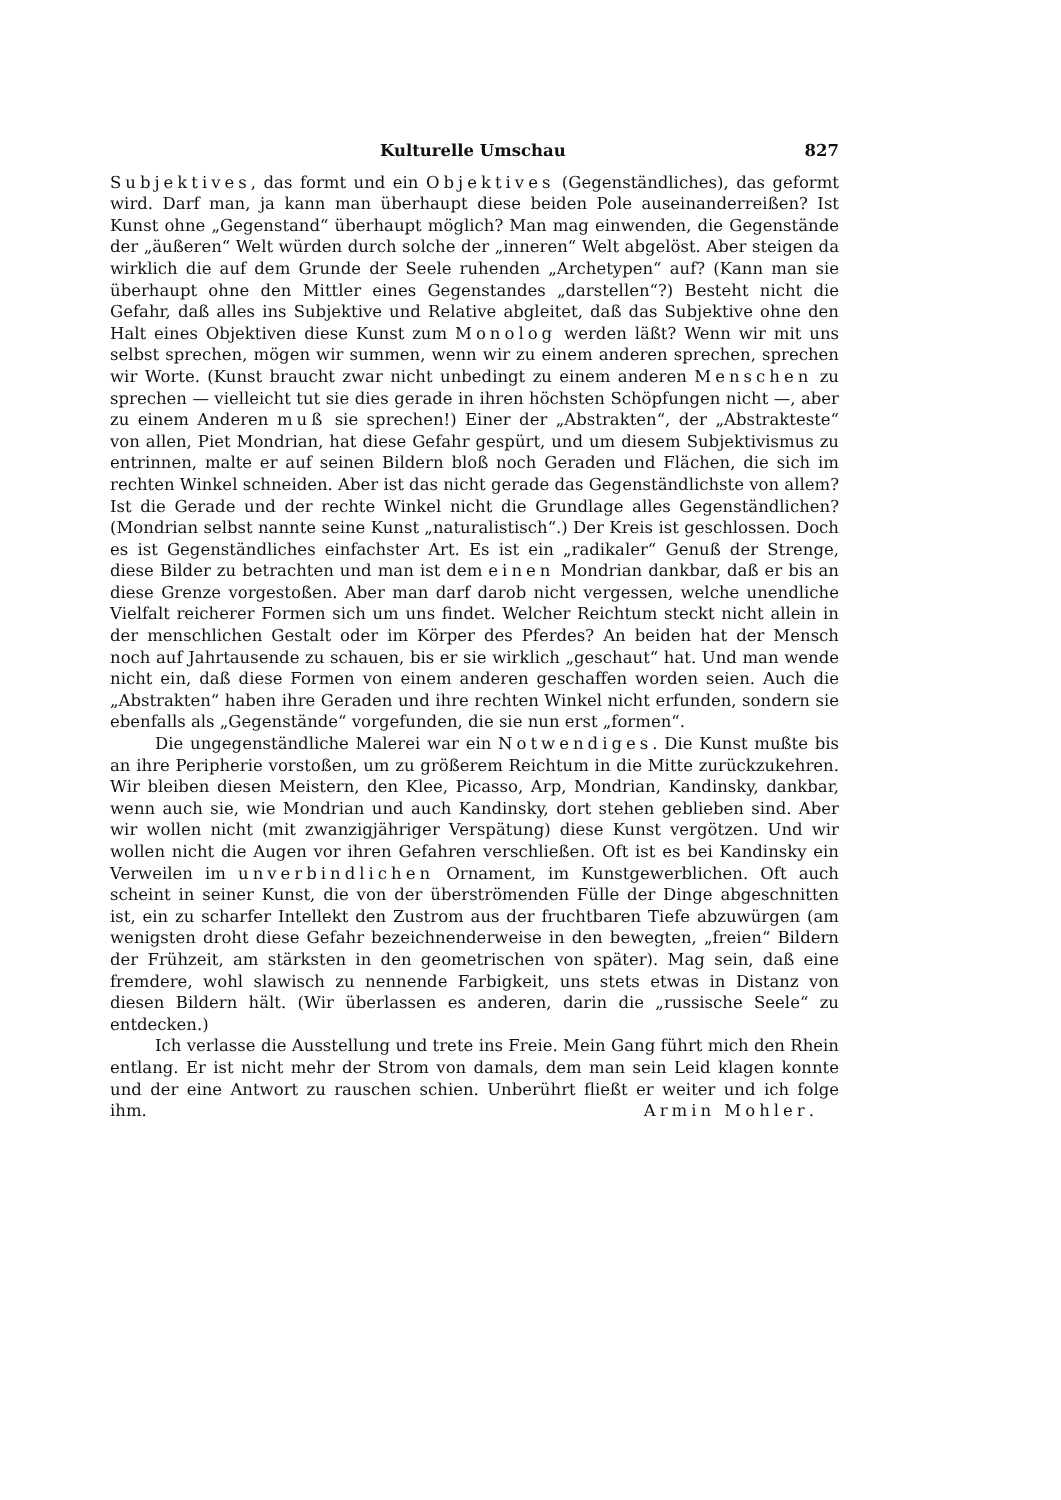Kulturelle Umschau 827
Subjektives, das formt und ein Objektives (Gegenständliches), das geformt wird. Darf man, ja kann man überhaupt diese beiden Pole auseinanderreißen? Ist Kunst ohne „Gegenstand“ überhaupt möglich? Man mag einwenden, die Gegenstände der „äußeren“ Welt würden durch solche der „inneren“ Welt abgelöst. Aber steigen da wirklich die auf dem Grunde der Seele ruhenden „Archetypen“ auf? (Kann man sie überhaupt ohne den Mittler eines Gegenstandes „darstellen“?) Besteht nicht die Gefahr, daß alles ins Subjektive und Relative abgleitet, daß das Subjektive ohne den Halt eines Objektiven diese Kunst zum Monolog werden läßt? Wenn wir mit uns selbst sprechen, mögen wir summen, wenn wir zu einem anderen sprechen, sprechen wir Worte. (Kunst braucht zwar nicht unbedingt zu einem anderen Menschen zu sprechen — vielleicht tut sie dies gerade in ihren höchsten Schöpfungen nicht —, aber zu einem Anderen muß sie sprechen!) Einer der „Abstrakten“, der „Abstrakteste“ von allen, Piet Mondrian, hat diese Gefahr gespürt, und um diesem Subjektivismus zu entrinnen, malte er auf seinen Bildern bloß noch Geraden und Flächen, die sich im rechten Winkel schneiden. Aber ist das nicht gerade das Gegenständlichste von allem? Ist die Gerade und der rechte Winkel nicht die Grundlage alles Gegenständlichen? (Mondrian selbst nannte seine Kunst „naturalistisch“.) Der Kreis ist geschlossen. Doch es ist Gegenständliches einfachster Art. Es ist ein „radikaler“ Genuß der Strenge, diese Bilder zu betrachten und man ist dem einen Mondrian dankbar, daß er bis an diese Grenze vorgestoßen. Aber man darf darob nicht vergessen, welche unendliche Vielfalt reicherer Formen sich um uns findet. Welcher Reichtum steckt nicht allein in der menschlichen Gestalt oder im Körper des Pferdes? An beiden hat der Mensch noch auf Jahrtausende zu schauen, bis er sie wirklich „geschaut“ hat. Und man wende nicht ein, daß diese Formen von einem anderen geschaffen worden seien. Auch die „Abstrakten“ haben ihre Geraden und ihre rechten Winkel nicht erfunden, sondern sie ebenfalls als „Gegenstände“ vorgefunden, die sie nun erst „formen“.
Die ungegenständliche Malerei war ein Notwendiges. Die Kunst mußte bis an ihre Peripherie vorstoßen, um zu größerem Reichtum in die Mitte zurückzukehren. Wir bleiben diesen Meistern, den Klee, Picasso, Arp, Mondrian, Kandinsky, dankbar, wenn auch sie, wie Mondrian und auch Kandinsky, dort stehen geblieben sind. Aber wir wollen nicht (mit zwanzigjähriger Verspätung) diese Kunst vergötzen. Und wir wollen nicht die Augen vor ihren Gefahren verschließen. Oft ist es bei Kandinsky ein Verweilen im unverbindlichen Ornament, im Kunstgewerblichen. Oft auch scheint in seiner Kunst, die von der überströmenden Fülle der Dinge abgeschnitten ist, ein zu scharfer Intellekt den Zustrom aus der fruchtbaren Tiefe abzuwürgen (am wenigsten droht diese Gefahr bezeichnenderweise in den bewegten, „freien“ Bildern der Frühzeit, am stärksten in den geometrischen von später). Mag sein, daß eine fremdere, wohl slawisch zu nennende Farbigkeit, uns stets etwas in Distanz von diesen Bildern hält. (Wir überlassen es anderen, darin die „russische Seele“ zu entdecken.)
Ich verlasse die Ausstellung und trete ins Freie. Mein Gang führt mich den Rhein entlang. Er ist nicht mehr der Strom von damals, dem man sein Leid klagen konnte und der eine Antwort zu rauschen schien. Unberührt fließt er weiter und ich folge ihm.
Armin Mohler.